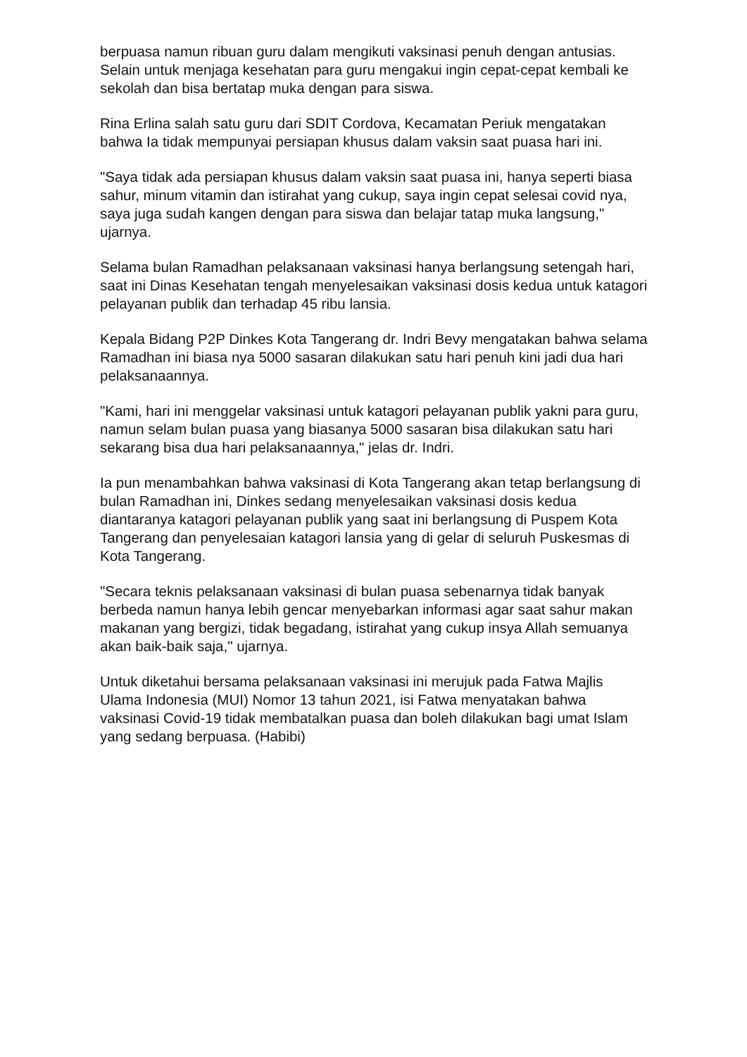berpuasa namun ribuan guru dalam mengikuti vaksinasi penuh dengan antusias. Selain untuk menjaga kesehatan para guru mengakui ingin cepat-cepat kembali ke sekolah dan bisa bertatap muka dengan para siswa.
Rina Erlina salah satu guru dari SDIT Cordova, Kecamatan Periuk mengatakan bahwa Ia tidak mempunyai persiapan khusus dalam vaksin saat puasa hari ini.
"Saya tidak ada persiapan khusus dalam vaksin saat puasa ini, hanya seperti biasa sahur, minum vitamin dan istirahat yang cukup, saya ingin cepat selesai covid nya, saya juga sudah kangen dengan para siswa dan belajar tatap muka langsung," ujarnya.
Selama bulan Ramadhan pelaksanaan vaksinasi hanya berlangsung setengah hari, saat ini Dinas Kesehatan tengah menyelesaikan vaksinasi dosis kedua untuk katagori pelayanan publik dan terhadap 45 ribu lansia.
Kepala Bidang P2P Dinkes Kota Tangerang dr. Indri Bevy mengatakan bahwa selama Ramadhan ini biasa nya 5000 sasaran dilakukan satu hari penuh kini jadi dua hari pelaksanaannya.
"Kami, hari ini menggelar vaksinasi untuk katagori pelayanan publik yakni para guru, namun selam bulan puasa yang biasanya 5000 sasaran bisa dilakukan satu hari sekarang bisa dua hari pelaksanaannya," jelas dr. Indri.
Ia pun menambahkan bahwa vaksinasi di Kota Tangerang akan tetap berlangsung di bulan Ramadhan ini, Dinkes sedang menyelesaikan vaksinasi dosis kedua diantaranya katagori pelayanan publik yang saat ini berlangsung di Puspem Kota Tangerang dan penyelesaian katagori lansia yang di gelar di seluruh Puskesmas di Kota Tangerang.
"Secara teknis pelaksanaan vaksinasi di bulan puasa sebenarnya tidak banyak berbeda namun hanya lebih gencar menyebarkan informasi agar saat sahur makan makanan yang bergizi, tidak begadang, istirahat yang cukup insya Allah semuanya akan baik-baik saja," ujarnya.
Untuk diketahui bersama pelaksanaan vaksinasi ini merujuk pada Fatwa Majlis Ulama Indonesia (MUI) Nomor 13 tahun 2021, isi Fatwa menyatakan bahwa vaksinasi Covid-19 tidak membatalkan puasa dan boleh dilakukan bagi umat Islam yang sedang berpuasa. (Habibi)